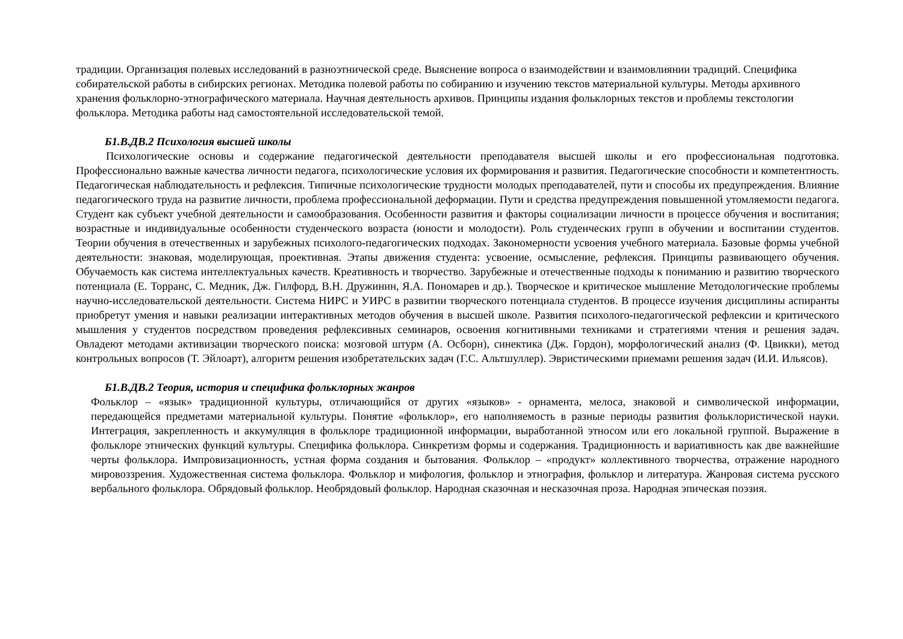традиции. Организация полевых исследований в разноэтнической среде. Выяснение вопроса о взаимодействии и взаимовлиянии традиций. Специфика собирательской работы в сибирских регионах. Методика полевой работы по собиранию и изучению текстов материальной культуры. Методы архивного хранения фольклорно-этнографического материала. Научная деятельность архивов. Принципы издания фольклорных текстов и проблемы текстологии фольклора. Методика работы над самостоятельной исследовательской темой.
Б1.В.ДВ.2 Психология высшей школы
Психологические основы и содержание педагогической деятельности преподавателя высшей школы и его профессиональная подготовка. Профессионально важные качества личности педагога, психологические условия их формирования и развития. Педагогические способности и компетентность. Педагогическая наблюдательность и рефлексия. Типичные психологические трудности молодых преподавателей, пути и способы их предупреждения. Влияние педагогического труда на развитие личности, проблема профессиональной деформации. Пути и средства предупреждения повышенной утомляемости педагога. Студент как субъект учебной деятельности и самообразования. Особенности развития и факторы социализации личности в процессе обучения и воспитания; возрастные и индивидуальные особенности студенческого возраста (юности и молодости). Роль студенческих групп в обучении и воспитании студентов. Теории обучения в отечественных и зарубежных психолого-педагогических подходах. Закономерности усвоения учебного материала. Базовые формы учебной деятельности: знаковая, моделирующая, проективная. Этапы движения студента: усвоение, осмысление, рефлексия. Принципы развивающего обучения. Обучаемость как система интеллектуальных качеств. Креативность и творчество. Зарубежные и отечественные подходы к пониманию и развитию творческого потенциала (Е. Торранс, С. Медник, Дж. Гилфорд, В.Н. Дружинин, Я.А. Пономарев и др.). Творческое и критическое мышление Методологические проблемы научно-исследовательской деятельности. Система НИРС и УИРС в развитии творческого потенциала студентов. В процессе изучения дисциплины аспиранты приобретут умения и навыки реализации интерактивных методов обучения в высшей школе. Развития психолого-педагогической рефлексии и критического мышления у студентов посредством проведения рефлексивных семинаров, освоения когнитивными техниками и стратегиями чтения и решения задач. Овладеют методами активизации творческого поиска: мозговой штурм (А. Осборн), синектика (Дж. Гордон), морфологический анализ (Ф. Цвикки), метод контрольных вопросов (Т. Эйлоарт), алгоритм решения изобретательских задач (Г.С. Альтшуллер). Эвристическими приемами решения задач (И.И. Ильясов).
Б1.В.ДВ.2 Теория, история и специфика фольклорных жанров
Фольклор – «язык» традиционной культуры, отличающийся от других «языков» - орнамента, мелоса, знаковой и символической информации, передающейся предметами материальной культуры. Понятие «фольклор», его наполняемость в разные периоды развития фольклористической науки. Интеграция, закрепленность и аккумуляция в фольклоре традиционной информации, выработанной этносом или его локальной группой. Выражение в фольклоре этнических функций культуры. Специфика фольклора. Синкретизм формы и содержания. Традиционность и вариативность как две важнейшие черты фольклора. Импровизационность, устная форма создания и бытования. Фольклор – «продукт» коллективного творчества, отражение народного мировоззрения. Художественная система фольклора. Фольклор и мифология, фольклор и этнография, фольклор и литература. Жанровая система русского вербального фольклора. Обрядовый фольклор. Необрядовый фольклор. Народная сказочная и несказочная проза. Народная эпическая поэзия.